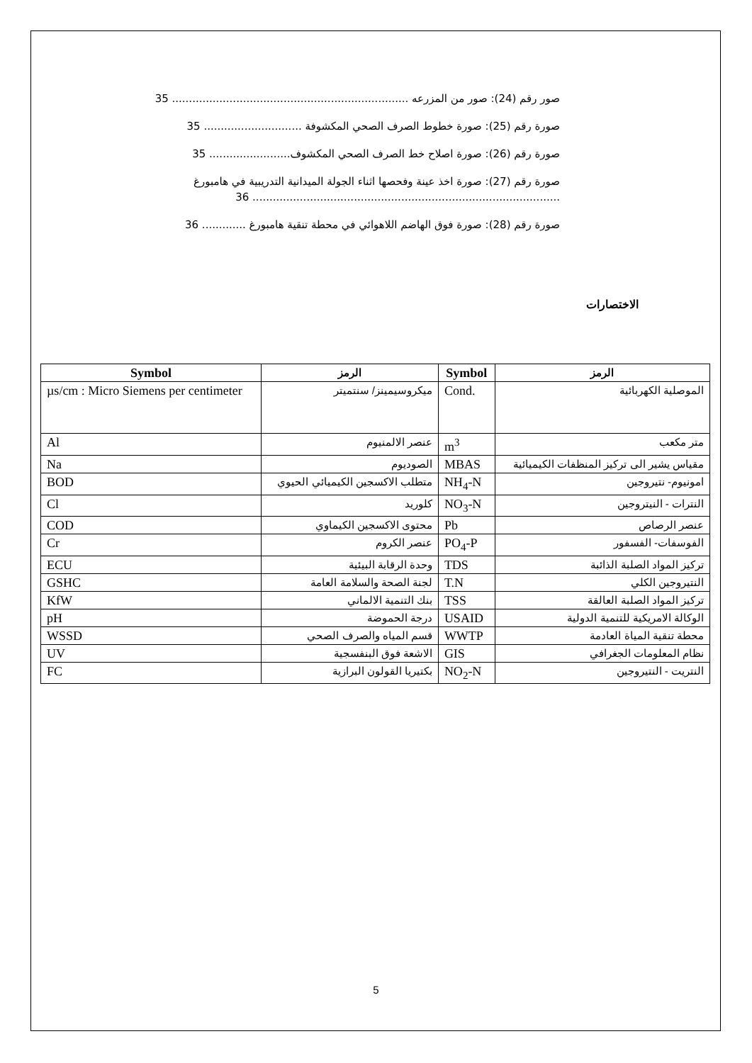صور رقم (24): صور من المزرعه ...................................................................... 35
صورة رقم (25): صورة خطوط الصرف الصحي المكشوفة ............................. 35
صورة رقم (26): صورة اصلاح خط الصرف الصحي المكشوف........................ 35
صورة رقم (27): صورة اخذ عينة وفحصها اثناء الجولة الميدانية التدريبية في هامبورغ ........................................................................................... 36
صورة رقم (28): صورة فوق الهاضم اللاهوائي في محطة تنقية هامبورغ ............. 36
الاختصارات
| Symbol | الرمز | Symbol | الرمز |
| --- | --- | --- | --- |
| µs/cm : Micro Siemens per centimeter | ميكروسيمينز/ سنتميتر | Cond. | الموصلية الكهربائية |
| Al | عنصر الالمنيوم | m<sup>3</sup> | متر مكعب |
| Na | الصوديوم | MBAS | مقياس يشير الى تركيز المنظفات الكيميائية |
| BOD | متطلب الاكسجين الكيميائي الحيوي | NH<sub>4</sub>-N | امونيوم- نتيروجين |
| Cl | كلوريد | NO<sub>3</sub>-N | النترات - النيتروجين |
| COD | محتوى الاكسجين الكيماوي | Pb | عنصر الرصاص |
| Cr | عنصر الكروم | PO<sub>4</sub>-P | الفوسفات- الفسفور |
| ECU | وحدة الرقابة البيئية | TDS | تركيز المواد الصلبة الذائبة |
| GSHC | لجنة الصحة والسلامة العامة | T.N | النتيروجين الكلي |
| KfW | بنك التنمية الالماني | TSS | تركيز المواد الصلبة العالقة |
| pH | درجة الحموضة | USAID | الوكالة الامريكية للتنمية الدولية |
| WSSD | قسم المياه والصرف الصحي | WWTP | محطة تنقية المياة العادمة |
| UV | الاشعة فوق البنفسجية | GIS | نظام المعلومات الجغرافي |
| FC | بكتيريا القولون البرازية | NO<sub>2</sub>-N | النتريت - النتيروجين |
5